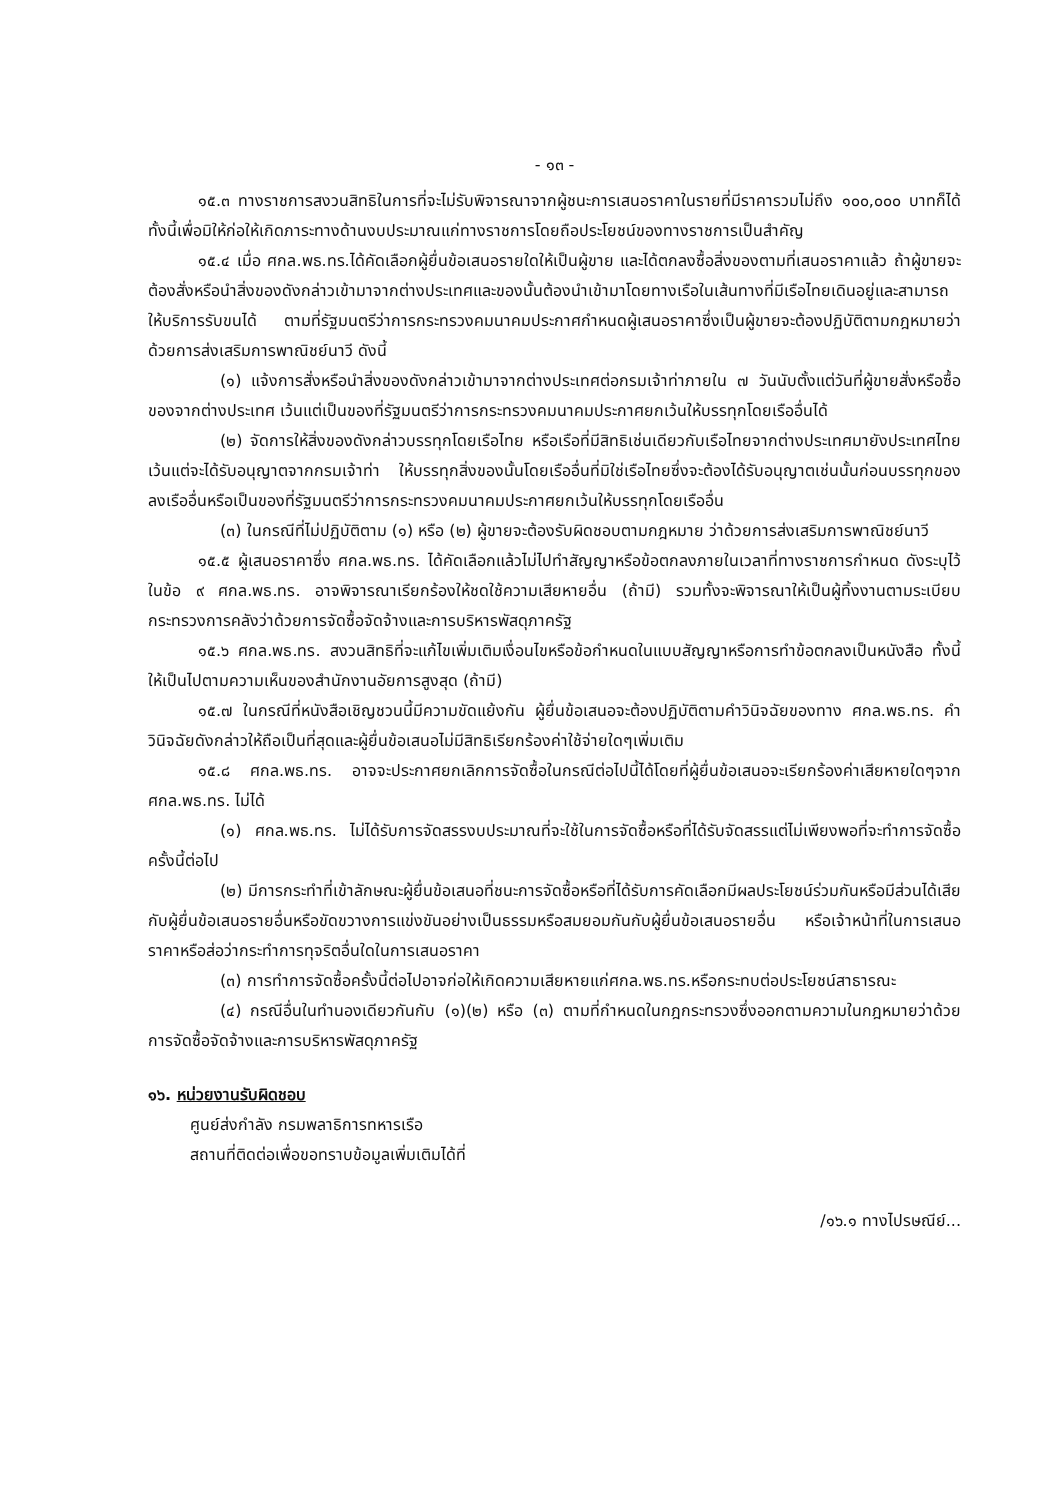- ๑๓ -
๑๕.๓ ทางราชการสงวนสิทธิในการที่จะไม่รับพิจารณาจากผู้ชนะการเสนอราคาในรายที่มีราคารวมไม่ถึง ๑๐๐,๐๐๐ บาทก็ได้ทั้งนี้เพื่อมิให้ก่อให้เกิดภาระทางด้านงบประมาณแก่ทางราชการโดยถือประโยชน์ของทางราชการเป็นสำคัญ
๑๕.๔ เมื่อ ศกล.พธ.ทร.ได้คัดเลือกผู้ยื่นข้อเสนอรายใดให้เป็นผู้ขาย และได้ตกลงซื้อสิ่งของตามที่เสนอราคาแล้ว ถ้าผู้ขายจะต้องสั่งหรือนำสิ่งของดังกล่าวเข้ามาจากต่างประเทศและของนั้นต้องนำเข้ามาโดยทางเรือในเส้นทางที่มีเรือไทยเดินอยู่และสามารถให้บริการรับขนได้ ตามที่รัฐมนตรีว่าการกระทรวงคมนาคมประกาศกำหนดผู้เสนอราคาซึ่งเป็นผู้ขายจะต้องปฏิบัติตามกฎหมายว่าด้วยการส่งเสริมการพาณิชย์นาวี ดังนี้
(๑) แจ้งการสั่งหรือนำสิ่งของดังกล่าวเข้ามาจากต่างประเทศต่อกรมเจ้าท่าภายใน ๗ วันนับตั้งแต่วันที่ผู้ขายสั่งหรือซื้อของจากต่างประเทศ เว้นแต่เป็นของที่รัฐมนตรีว่าการกระทรวงคมนาคมประกาศยกเว้นให้บรรทุกโดยเรืออื่นได้
(๒) จัดการให้สิ่งของดังกล่าวบรรทุกโดยเรือไทย หรือเรือที่มีสิทธิเช่นเดียวกับเรือไทยจากต่างประเทศมายังประเทศไทยเว้นแต่จะได้รับอนุญาตจากกรมเจ้าท่า ให้บรรทุกสิ่งของนั้นโดยเรืออื่นที่มิใช่เรือไทยซึ่งจะต้องได้รับอนุญาตเช่นนั้นก่อนบรรทุกของลงเรืออื่นหรือเป็นของที่รัฐมนตรีว่าการกระทรวงคมนาคมประกาศยกเว้นให้บรรทุกโดยเรืออื่น
(๓) ในกรณีที่ไม่ปฏิบัติตาม (๑) หรือ (๒) ผู้ขายจะต้องรับผิดชอบตามกฎหมาย ว่าด้วยการส่งเสริมการพาณิชย์นาวี
๑๕.๕ ผู้เสนอราคาซึ่ง ศกล.พธ.ทร. ได้คัดเลือกแล้วไม่ไปทำสัญญาหรือข้อตกลงภายในเวลาที่ทางราชการกำหนด ดังระบุไว้ในข้อ ๙ ศกล.พธ.ทร. อาจพิจารณาเรียกร้องให้ชดใช้ความเสียหายอื่น (ถ้ามี) รวมทั้งจะพิจารณาให้เป็นผู้ทิ้งงานตามระเบียบกระทรวงการคลังว่าด้วยการจัดซื้อจัดจ้างและการบริหารพัสดุภาครัฐ
๑๕.๖ ศกล.พธ.ทร. สงวนสิทธิที่จะแก้ไขเพิ่มเติมเงื่อนไขหรือข้อกำหนดในแบบสัญญาหรือการทำข้อตกลงเป็นหนังสือ ทั้งนี้ให้เป็นไปตามความเห็นของสำนักงานอัยการสูงสุด (ถ้ามี)
๑๕.๗ ในกรณีที่หนังสือเชิญชวนนี้มีความขัดแย้งกัน ผู้ยื่นข้อเสนอจะต้องปฏิบัติตามคำวินิจฉัยของทาง ศกล.พธ.ทร. คำวินิจฉัยดังกล่าวให้ถือเป็นที่สุดและผู้ยื่นข้อเสนอไม่มีสิทธิเรียกร้องค่าใช้จ่ายใดๆเพิ่มเติม
๑๕.๘ ศกล.พธ.ทร. อาจจะประกาศยกเลิกการจัดซื้อในกรณีต่อไปนี้ได้โดยที่ผู้ยื่นข้อเสนอจะเรียกร้องค่าเสียหายใดๆจาก ศกล.พธ.ทร. ไม่ได้
(๑) ศกล.พธ.ทร. ไม่ได้รับการจัดสรรงบประมาณที่จะใช้ในการจัดซื้อหรือที่ได้รับจัดสรรแต่ไม่เพียงพอที่จะทำการจัดซื้อครั้งนี้ต่อไป
(๒) มีการกระทำที่เข้าลักษณะผู้ยื่นข้อเสนอที่ชนะการจัดซื้อหรือที่ได้รับการคัดเลือกมีผลประโยชน์ร่วมกันหรือมีส่วนได้เสียกับผู้ยื่นข้อเสนอรายอื่นหรือขัดขวางการแข่งขันอย่างเป็นธรรมหรือสมยอมกันกับผู้ยื่นข้อเสนอรายอื่น หรือเจ้าหน้าที่ในการเสนอราคาหรือส่อว่ากระทำการทุจริตอื่นใดในการเสนอราคา
(๓) การทำการจัดซื้อครั้งนี้ต่อไปอาจก่อให้เกิดความเสียหายแก่ศกล.พธ.ทร.หรือกระทบต่อประโยชน์สาธารณะ
(๔) กรณีอื่นในทำนองเดียวกันกับ (๑)(๒) หรือ (๓) ตามที่กำหนดในกฎกระทรวงซึ่งออกตามความในกฎหมายว่าด้วยการจัดซื้อจัดจ้างและการบริหารพัสดุภาครัฐ
๑๖. หน่วยงานรับผิดชอบ
ศูนย์ส่งกำลัง กรมพลาธิการทหารเรือ
สถานที่ติดต่อเพื่อขอทราบข้อมูลเพิ่มเติมได้ที่
/๑๖.๑ ทางไปรษณีย์...